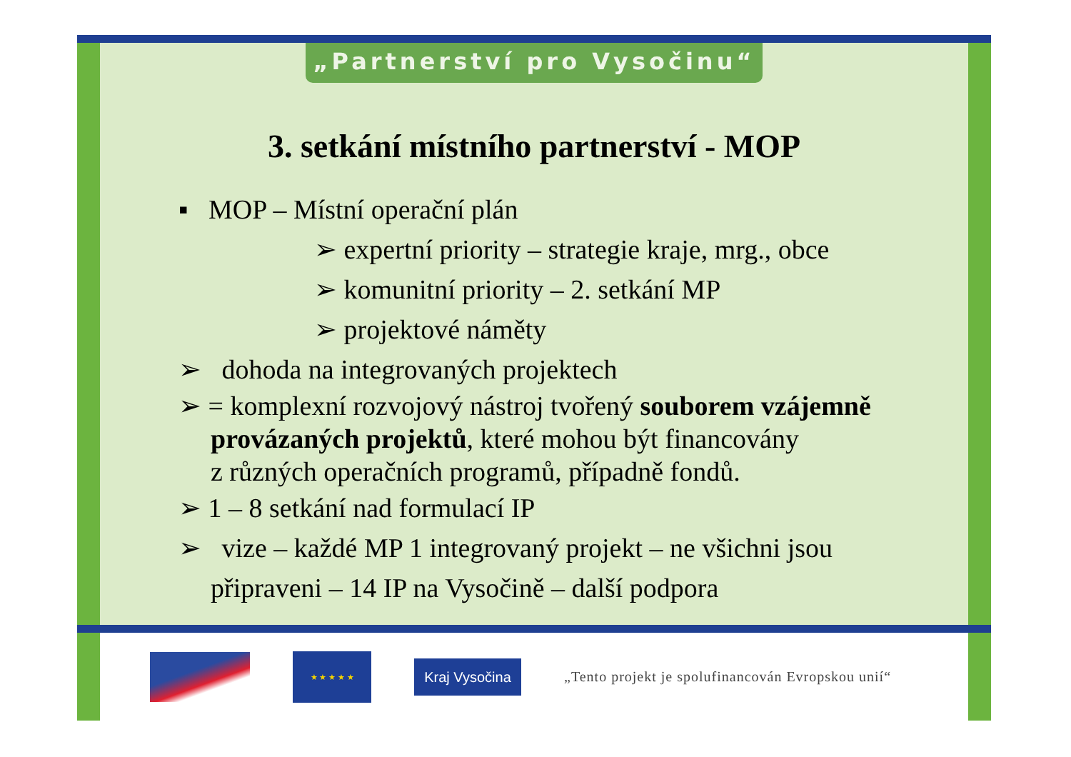„Partnerství pro Vysočinu“
3. setkání místního partnerství - MOP
▪ MOP – Místní operační plán
➢ expertní priority – strategie kraje, mrg., obce
➢ komunitní priority – 2. setkání MP
➢ projektové náměty
➢ dohoda na integrovaných projektech
➢ = komplexní rozvojový nástroj tvořený souborem vzájemně
provázaných projektů, které mohou být financovány
z různých operačních programů, případně fondů.
➢ 1 – 8 setkání nad formulací IP
➢ vize – každé MP 1 integrovaný projekt – ne všichni jsou
připraveni – 14 IP na Vysočině – další podpora
★ ★ ★ ★ ★
Kraj Vysočina
„Tento projekt je spolufinancován Evropskou unií“